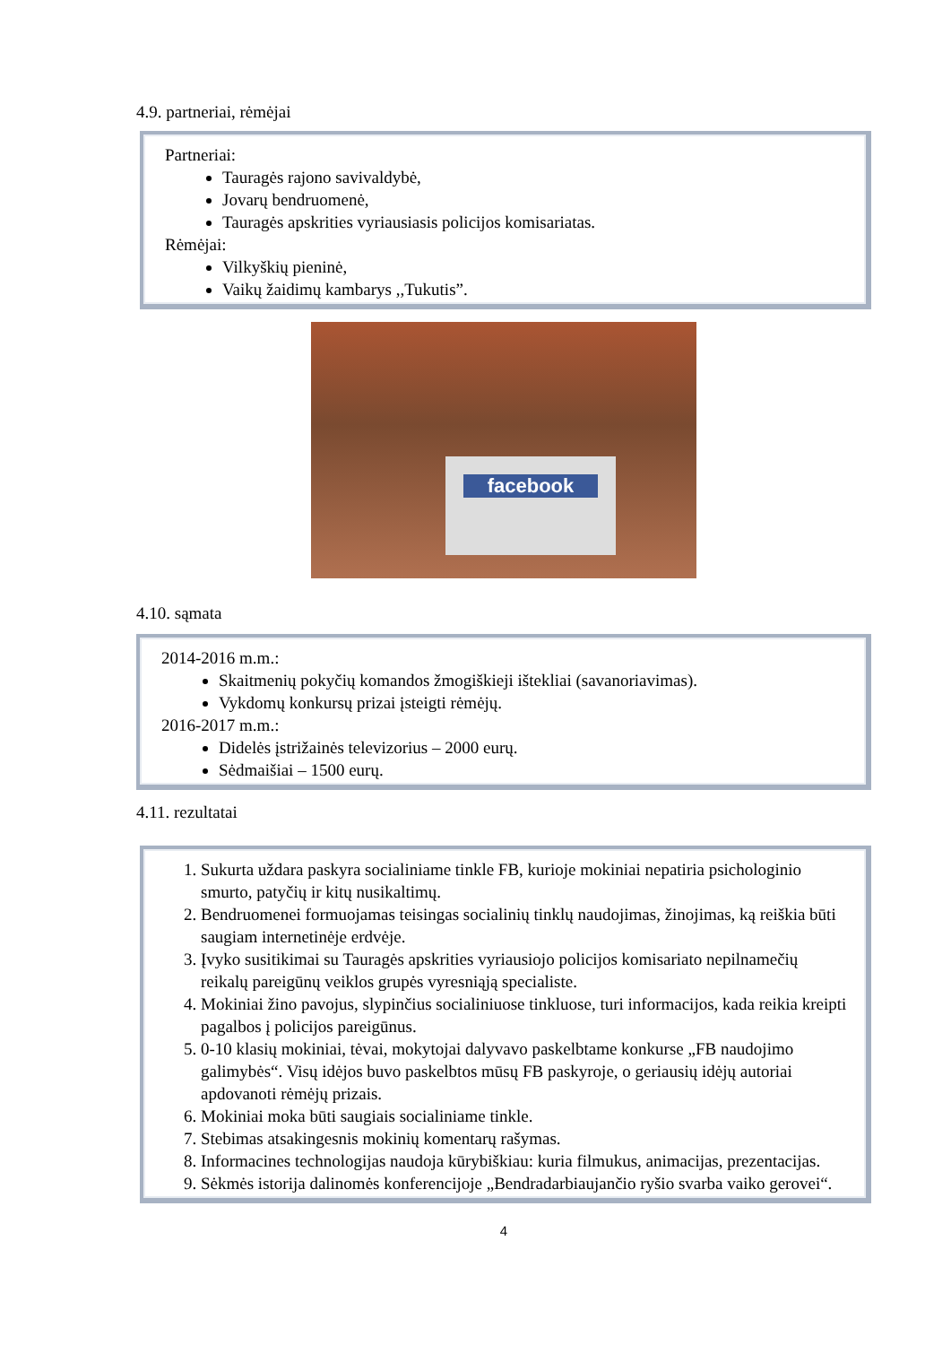4.9. partneriai, rėmėjai
Partneriai:
Tauragės rajono savivaldybė,
Jovarų bendruomenė,
Tauragės apskrities vyriausiasis policijos komisariatas.
Rėmėjai:
Vilkyškių pieninė,
Vaikų žaidimų kambarys ,,Tukutis”.
facebook
4.10. sąmata
2014-2016 m.m.:
Skaitmenių pokyčių komandos žmogiškieji ištekliai (savanoriavimas).
Vykdomų konkursų prizai įsteigti rėmėjų.
2016-2017 m.m.:
Didelės įstrižainės televizorius – 2000 eurų.
Sėdmaišiai – 1500 eurų.
4.11. rezultatai
1. Sukurta uždara paskyra socialiniame tinkle FB, kurioje mokiniai nepatiria psichologinio smurto, patyčių ir kitų nusikaltimų.
2. Bendruomenei formuojamas teisingas socialinių tinklų naudojimas, žinojimas, ką reiškia būti saugiam internetinėje erdvėje.
3. Įvyko susitikimai su Tauragės apskrities vyriausiojo policijos komisariato nepilnamečių reikalų pareigūnų veiklos grupės vyresniąją specialiste.
4. Mokiniai žino pavojus, slypinčius socialiniuose tinkluose, turi informacijos, kada reikia kreipti pagalbos į policijos pareigūnus.
5. 0-10 klasių mokiniai, tėvai, mokytojai dalyvavo paskelbtame konkurse „FB naudojimo galimybės“. Visų idėjos buvo paskelbtos mūsų FB paskyroje, o geriausių idėjų autoriai apdovanoti rėmėjų prizais.
6. Mokiniai moka būti saugiais socialiniame tinkle.
7. Stebimas atsakingesnis mokinių komentarų rašymas.
8. Informacines technologijas naudoja kūrybiškiau: kuria filmukus, animacijas, prezentacijas.
9. Sėkmės istorija dalinomės konferencijoje „Bendradarbiaujančio ryšio svarba vaiko gerovei“.
4